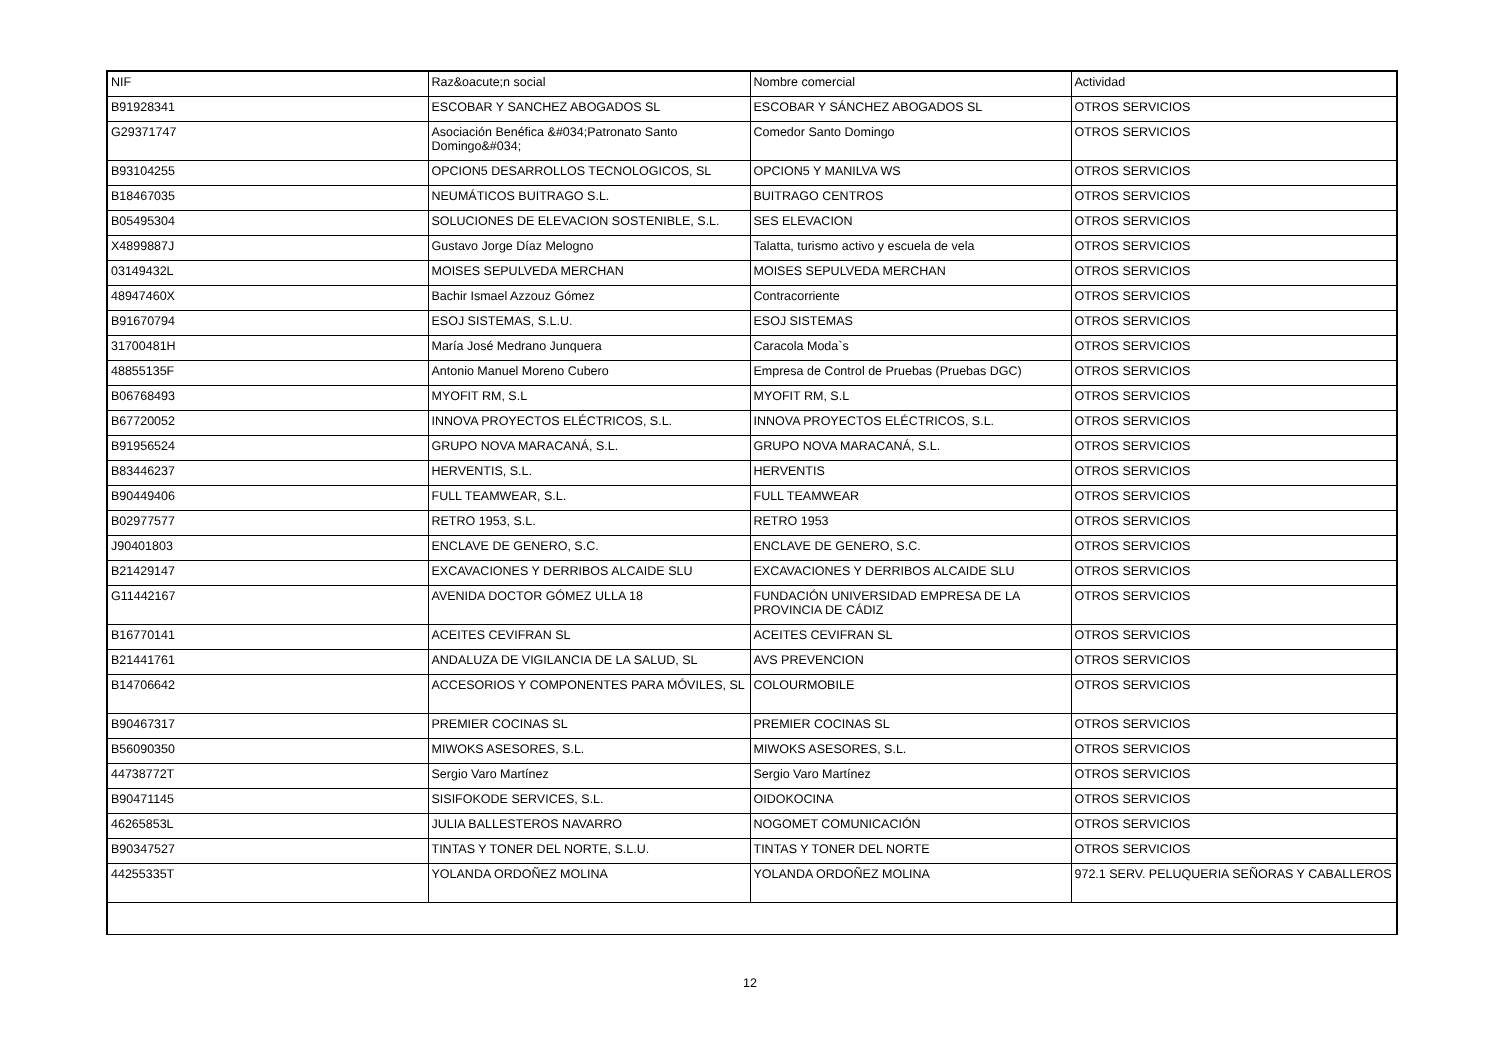| NIF | Raz&oacute;n social | Nombre comercial | Actividad |
| --- | --- | --- | --- |
| B91928341 | ESCOBAR Y SANCHEZ ABOGADOS SL | ESCOBAR Y SÁNCHEZ ABOGADOS SL | OTROS SERVICIOS |
| G29371747 | Asociación Benéfica &#034;Patronato Santo Domingo&#034; | Comedor Santo Domingo | OTROS SERVICIOS |
| B93104255 | OPCION5 DESARROLLOS TECNOLOGICOS, SL | OPCION5 Y MANILVA WS | OTROS SERVICIOS |
| B18467035 | NEUMÁTICOS BUITRAGO S.L. | BUITRAGO CENTROS | OTROS SERVICIOS |
| B05495304 | SOLUCIONES DE ELEVACION SOSTENIBLE, S.L. | SES ELEVACION | OTROS SERVICIOS |
| X4899887J | Gustavo Jorge Díaz Melogno | Talatta, turismo activo y escuela de vela | OTROS SERVICIOS |
| 03149432L | MOISES SEPULVEDA MERCHAN | MOISES SEPULVEDA MERCHAN | OTROS SERVICIOS |
| 48947460X | Bachir Ismael Azzouz Gómez | Contracorriente | OTROS SERVICIOS |
| B91670794 | ESOJ SISTEMAS, S.L.U. | ESOJ SISTEMAS | OTROS SERVICIOS |
| 31700481H | María José Medrano Junquera | Caracola Moda`s | OTROS SERVICIOS |
| 48855135F | Antonio Manuel Moreno Cubero | Empresa de Control de Pruebas (Pruebas DGC) | OTROS SERVICIOS |
| B06768493 | MYOFIT RM, S.L | MYOFIT RM, S.L | OTROS SERVICIOS |
| B67720052 | INNOVA PROYECTOS ELÉCTRICOS, S.L. | INNOVA PROYECTOS ELÉCTRICOS, S.L. | OTROS SERVICIOS |
| B91956524 | GRUPO NOVA MARACANÁ, S.L. | GRUPO NOVA MARACANÁ, S.L. | OTROS SERVICIOS |
| B83446237 | HERVENTIS, S.L. | HERVENTIS | OTROS SERVICIOS |
| B90449406 | FULL TEAMWEAR, S.L. | FULL TEAMWEAR | OTROS SERVICIOS |
| B02977577 | RETRO 1953, S.L. | RETRO 1953 | OTROS SERVICIOS |
| J90401803 | ENCLAVE DE GENERO, S.C. | ENCLAVE DE GENERO, S.C. | OTROS SERVICIOS |
| B21429147 | EXCAVACIONES Y DERRIBOS ALCAIDE SLU | EXCAVACIONES Y DERRIBOS ALCAIDE SLU | OTROS SERVICIOS |
| G11442167 | AVENIDA DOCTOR GÓMEZ ULLA 18 | FUNDACIÓN UNIVERSIDAD EMPRESA DE LA PROVINCIA DE CÁDIZ | OTROS SERVICIOS |
| B16770141 | ACEITES CEVIFRAN SL | ACEITES CEVIFRAN SL | OTROS SERVICIOS |
| B21441761 | ANDALUZA DE VIGILANCIA DE LA SALUD, SL | AVS PREVENCION | OTROS SERVICIOS |
| B14706642 | ACCESORIOS Y COMPONENTES PARA MÓVILES, SL | COLOURMOBILE | OTROS SERVICIOS |
| B90467317 | PREMIER COCINAS SL | PREMIER COCINAS SL | OTROS SERVICIOS |
| B56090350 | MIWOKS ASESORES, S.L. | MIWOKS ASESORES, S.L. | OTROS SERVICIOS |
| 44738772T | Sergio Varo Martínez | Sergio Varo Martínez | OTROS SERVICIOS |
| B90471145 | SISIFOKODE SERVICES, S.L. | OIDOKOCINA | OTROS SERVICIOS |
| 46265853L | JULIA BALLESTEROS NAVARRO | NOGOMET COMUNICACIÓN | OTROS SERVICIOS |
| B90347527 | TINTAS Y TONER DEL NORTE, S.L.U. | TINTAS Y TONER DEL NORTE | OTROS SERVICIOS |
| 44255335T | YOLANDA ORDOÑEZ MOLINA | YOLANDA ORDOÑEZ MOLINA | 972.1 SERV. PELUQUERIA SEÑORAS Y CABALLEROS |
12